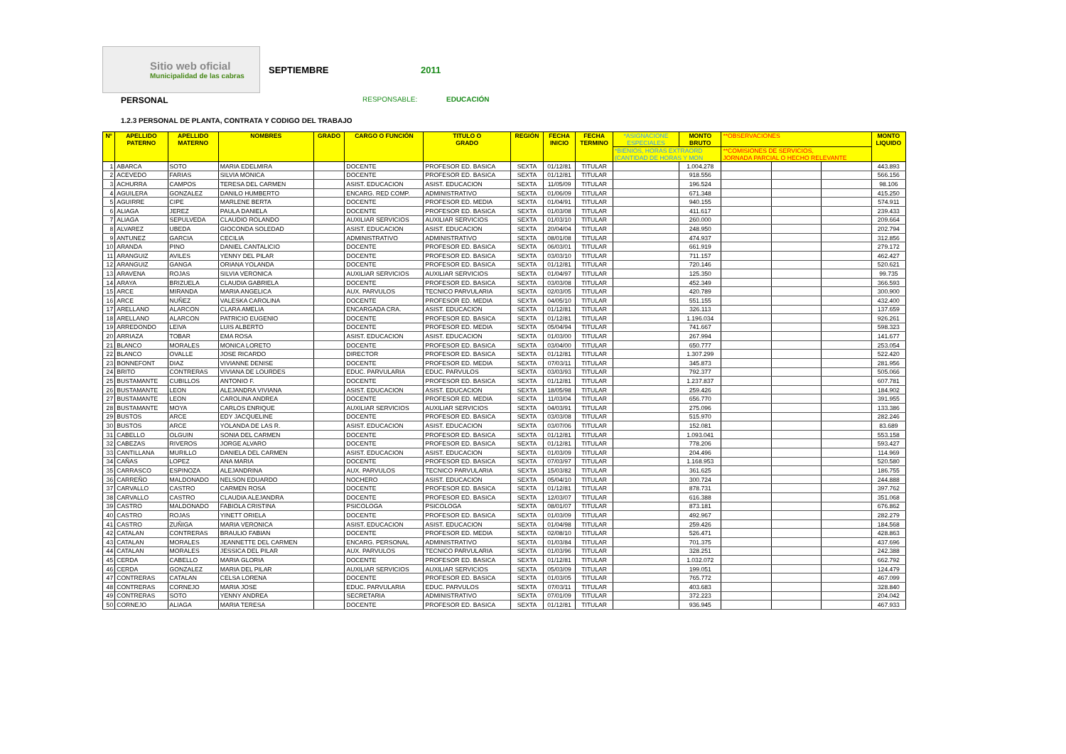Sitio web oficial
Municipalidad de las cabras
SEPTIEMBRE 2011
PERSONAL RESPONSABLE: EDUCACIÓN
1.2.3 PERSONAL DE PLANTA, CONTRATA Y CODIGO DEL TRABAJO
| Nº | APELLIDO PATERNO | APELLIDO MATERNO | NOMBRES | GRADO | CARGO O FUNCIÓN | TITULO O GRADO | REGIÓN | FECHA INICIO | FECHA TERMINO | *ASIGNACIONE ESPECIALES | MONTO BRUTO | **OBSERVACIONES | | | MONTO LIQUIDO |
| --- | --- | --- | --- | --- | --- | --- | --- | --- | --- | --- | --- | --- | --- | --- | --- |
| | | | | | | | | | | *BIENIOS, HORAS EXTRAORD (CANTIDAD DE HORAS Y MON | | **COMISIONES DE SERVICIOS, JORNADA PARCIAL O HECHO RELEVANTE | | | |
| 1 | ABARCA | SOTO | MARIA EDELMIRA | | DOCENTE | PROFESOR ED. BASICA | SEXTA | 01/12/81 | TITULAR | | 1.004.278 | | | | 443.893 |
| 2 | ACEVEDO | FARIAS | SILVIA MONICA | | DOCENTE | PROFESOR ED. BASICA | SEXTA | 01/12/81 | TITULAR | | 918.556 | | | | 566.156 |
| 3 | ACHURRA | CAMPOS | TERESA DEL CARMEN | | ASIST. EDUCACION | ASIST. EDUCACION | SEXTA | 11/05/09 | TITULAR | | 196.524 | | | | 98.106 |
| 4 | AGUILERA | GONZALEZ | DANILO HUMBERTO | | ENCARG. RED COMP. | ADMINISTRATIVO | SEXTA | 01/06/09 | TITULAR | | 671.348 | | | | 415.250 |
| 5 | AGUIRRE | CIPE | MARLENE BERTA | | DOCENTE | PROFESOR ED. MEDIA | SEXTA | 01/04/91 | TITULAR | | 940.155 | | | | 574.911 |
| 6 | ALIAGA | JEREZ | PAULA DANIELA | | DOCENTE | PROFESOR ED. BASICA | SEXTA | 01/03/08 | TITULAR | | 411.617 | | | | 239.433 |
| 7 | ALIAGA | SEPULVEDA | CLAUDIO ROLANDO | | AUXILIAR SERVICIOS | AUXILIAR SERVICIOS | SEXTA | 01/03/10 | TITULAR | | 260.000 | | | | 209.664 |
| 8 | ALVAREZ | UBEDA | GIOCONDA SOLEDAD | | ASIST. EDUCACION | ASIST. EDUCACION | SEXTA | 20/04/04 | TITULAR | | 248.950 | | | | 202.794 |
| 9 | ANTUNEZ | GARCIA | CECILIA | | ADMINISTRATIVO | ADMINISTRATIVO | SEXTA | 08/01/08 | TITULAR | | 474.937 | | | | 312.856 |
| 10 | ARANDA | PINO | DANIEL CANTALICIO | | DOCENTE | PROFESOR ED. BASICA | SEXTA | 06/03/01 | TITULAR | | 661.919 | | | | 279.172 |
| 11 | ARANGUIZ | AVILES | YENNY DEL PILAR | | DOCENTE | PROFESOR ED. BASICA | SEXTA | 03/03/10 | TITULAR | | 711.157 | | | | 462.427 |
| 12 | ARANGUIZ | GANGA | ORIANA YOLANDA | | DOCENTE | PROFESOR ED. BASICA | SEXTA | 01/12/81 | TITULAR | | 720.146 | | | | 520.621 |
| 13 | ARAVENA | ROJAS | SILVIA VERONICA | | AUXILIAR SERVICIOS | AUXILIAR SERVICIOS | SEXTA | 01/04/97 | TITULAR | | 125.350 | | | | 99.735 |
| 14 | ARAYA | BRIZUELA | CLAUDIA GABRIELA | | DOCENTE | PROFESOR ED. BASICA | SEXTA | 03/03/08 | TITULAR | | 452.349 | | | | 366.593 |
| 15 | ARCE | MIRANDA | MARIA ANGELICA | | AUX. PARVULOS | TECNICO PARVULARIA | SEXTA | 02/03/05 | TITULAR | | 420.789 | | | | 300.900 |
| 16 | ARCE | NUÑEZ | VALESKA CAROLINA | | DOCENTE | PROFESOR ED. MEDIA | SEXTA | 04/05/10 | TITULAR | | 551.155 | | | | 432.400 |
| 17 | ARELLANO | ALARCON | CLARA AMELIA | | ENCARGADA CRA. | ASIST. EDUCACION | SEXTA | 01/12/81 | TITULAR | | 326.113 | | | | 137.659 |
| 18 | ARELLANO | ALARCON | PATRICIO EUGENIO | | DOCENTE | PROFESOR ED. BASICA | SEXTA | 01/12/81 | TITULAR | | 1.196.034 | | | | 926.261 |
| 19 | ARREDONDO | LEIVA | LUIS ALBERTO | | DOCENTE | PROFESOR ED. MEDIA | SEXTA | 05/04/94 | TITULAR | | 741.667 | | | | 598.323 |
| 20 | ARRIAZA | TOBAR | EMA ROSA | | ASIST. EDUCACION | ASIST. EDUCACION | SEXTA | 01/03/00 | TITULAR | | 267.994 | | | | 141.677 |
| 21 | BLANCO | MORALES | MONICA LORETO | | DOCENTE | PROFESOR ED. BASICA | SEXTA | 03/04/00 | TITULAR | | 650.777 | | | | 253.054 |
| 22 | BLANCO | OVALLE | JOSE RICARDO | | DIRECTOR | PROFESOR ED. BASICA | SEXTA | 01/12/81 | TITULAR | | 1.307.299 | | | | 522.420 |
| 23 | BONNEFONT | DIAZ | VIVIANNE DENISE | | DOCENTE | PROFESOR ED. MEDIA | SEXTA | 07/03/11 | TITULAR | | 345.873 | | | | 281.956 |
| 24 | BRITO | CONTRERAS | VIVIANA DE LOURDES | | EDUC. PARVULARIA | EDUC. PARVULOS | SEXTA | 03/03/93 | TITULAR | | 792.377 | | | | 505.066 |
| 25 | BUSTAMANTE | CUBILLOS | ANTONIO F. | | DOCENTE | PROFESOR ED. BASICA | SEXTA | 01/12/81 | TITULAR | | 1.237.837 | | | | 607.781 |
| 26 | BUSTAMANTE | LEON | ALEJANDRA VIVIANA | | ASIST. EDUCACION | ASIST. EDUCACION | SEXTA | 18/05/98 | TITULAR | | 259.426 | | | | 184.902 |
| 27 | BUSTAMANTE | LEON | CAROLINA ANDREA | | DOCENTE | PROFESOR ED. MEDIA | SEXTA | 11/03/04 | TITULAR | | 656.770 | | | | 391.955 |
| 28 | BUSTAMANTE | MOYA | CARLOS ENRIQUE | | AUXILIAR SERVICIOS | AUXILIAR SERVICIOS | SEXTA | 04/03/91 | TITULAR | | 275.096 | | | | 133.386 |
| 29 | BUSTOS | ARCE | EDY JACQUELINE | | DOCENTE | PROFESOR ED. BASICA | SEXTA | 03/03/08 | TITULAR | | 515.970 | | | | 282.246 |
| 30 | BUSTOS | ARCE | YOLANDA DE LAS R. | | ASIST. EDUCACION | ASIST. EDUCACION | SEXTA | 03/07/06 | TITULAR | | 152.081 | | | | 83.689 |
| 31 | CABELLO | OLGUIN | SONIA DEL CARMEN | | DOCENTE | PROFESOR ED. BASICA | SEXTA | 01/12/81 | TITULAR | | 1.093.041 | | | | 553.158 |
| 32 | CABEZAS | RIVEROS | JORGE ALVARO | | DOCENTE | PROFESOR ED. BASICA | SEXTA | 01/12/81 | TITULAR | | 778.206 | | | | 593.427 |
| 33 | CANTILLANA | MURILLO | DANIELA DEL CARMEN | | ASIST. EDUCACION | ASIST. EDUCACION | SEXTA | 01/03/09 | TITULAR | | 204.496 | | | | 114.969 |
| 34 | CAÑAS | LOPEZ | ANA MARIA | | DOCENTE | PROFESOR ED. BASICA | SEXTA | 07/03/97 | TITULAR | | 1.168.953 | | | | 520.580 |
| 35 | CARRASCO | ESPINOZA | ALEJANDRINA | | AUX. PARVULOS | TECNICO PARVULARIA | SEXTA | 15/03/82 | TITULAR | | 361.625 | | | | 186.755 |
| 36 | CARREÑO | MALDONADO | NELSON EDUARDO | | NOCHERO | ASIST. EDUCACION | SEXTA | 05/04/10 | TITULAR | | 300.724 | | | | 244.888 |
| 37 | CARVALLO | CASTRO | CARMEN ROSA | | DOCENTE | PROFESOR ED. BASICA | SEXTA | 01/12/81 | TITULAR | | 878.731 | | | | 397.762 |
| 38 | CARVALLO | CASTRO | CLAUDIA ALEJANDRA | | DOCENTE | PROFESOR ED. BASICA | SEXTA | 12/03/07 | TITULAR | | 616.388 | | | | 351.068 |
| 39 | CASTRO | MALDONADO | FABIOLA CRISTINA | | PSICOLOGA | PSICOLOGA | SEXTA | 08/01/07 | TITULAR | | 873.181 | | | | 676.862 |
| 40 | CASTRO | ROJAS | YINETT ORIELA | | DOCENTE | PROFESOR ED. BASICA | SEXTA | 01/03/09 | TITULAR | | 492.967 | | | | 282.279 |
| 41 | CASTRO | ZUÑIGA | MARIA VERONICA | | ASIST. EDUCACION | ASIST. EDUCACION | SEXTA | 01/04/98 | TITULAR | | 259.426 | | | | 184.568 |
| 42 | CATALAN | CONTRERAS | BRAULIO FABIAN | | DOCENTE | PROFESOR ED. MEDIA | SEXTA | 02/08/10 | TITULAR | | 526.471 | | | | 428.863 |
| 43 | CATALAN | MORALES | JEANNETTE DEL CARMEN | | ENCARG. PERSONAL | ADMINISTRATIVO | SEXTA | 01/03/84 | TITULAR | | 701.375 | | | | 437.696 |
| 44 | CATALAN | MORALES | JESSICA DEL PILAR | | AUX. PARVULOS | TECNICO PARVULARIA | SEXTA | 01/03/96 | TITULAR | | 328.251 | | | | 242.388 |
| 45 | CERDA | CABELLO | MARIA GLORIA | | DOCENTE | PROFESOR ED. BASICA | SEXTA | 01/12/81 | TITULAR | | 1.032.072 | | | | 662.792 |
| 46 | CERDA | GONZALEZ | MARIA DEL PILAR | | AUXILIAR SERVICIOS | AUXILIAR SERVICIOS | SEXTA | 05/03/09 | TITULAR | | 199.051 | | | | 124.479 |
| 47 | CONTRERAS | CATALAN | CELSA LORENA | | DOCENTE | PROFESOR ED. BASICA | SEXTA | 01/03/05 | TITULAR | | 765.772 | | | | 467.099 |
| 48 | CONTRERAS | CORNEJO | MARIA JOSE | | EDUC. PARVULARIA | EDUC. PARVULOS | SEXTA | 07/03/11 | TITULAR | | 403.683 | | | | 328.840 |
| 49 | CONTRERAS | SOTO | YENNY ANDREA | | SECRETARIA | ADMINISTRATIVO | SEXTA | 07/01/09 | TITULAR | | 372.223 | | | | 204.042 |
| 50 | CORNEJO | ALIAGA | MARIA TERESA | | DOCENTE | PROFESOR ED. BASICA | SEXTA | 01/12/81 | TITULAR | | 936.945 | | | | 467.933 |